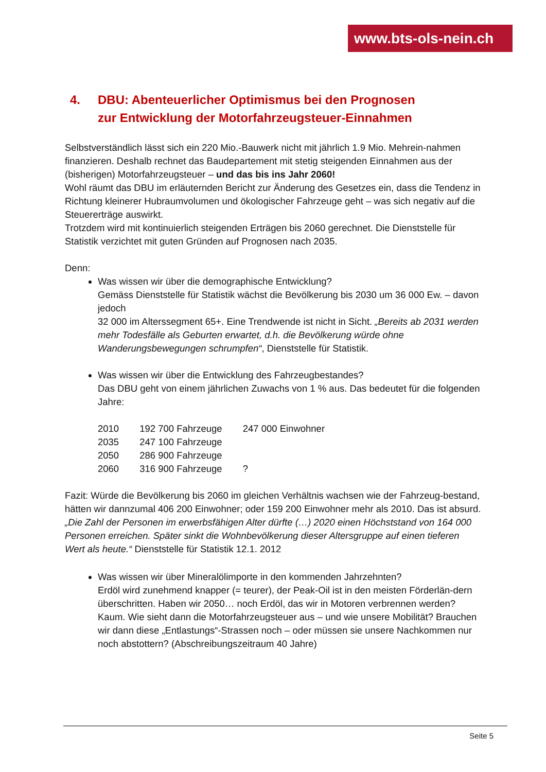www.bts-ols-nein.ch
4. DBU: Abenteuerlicher Optimismus bei den Prognosen
zur Entwicklung der Motorfahrzeugsteuer-Einnahmen
Selbstverständlich lässt sich ein 220 Mio.-Bauwerk nicht mit jährlich 1.9 Mio. Mehrein-nahmen finanzieren. Deshalb rechnet das Baudepartement mit stetig steigenden Einnahmen aus der (bisherigen) Motorfahrzeugsteuer – und das bis ins Jahr 2060!
Wohl räumt das DBU im erläuternden Bericht zur Änderung des Gesetzes ein, dass die Tendenz in Richtung kleinerer Hubraumvolumen und ökologischer Fahrzeuge geht – was sich negativ auf die Steuererträge auswirkt.
Trotzdem wird mit kontinuierlich steigenden Erträgen bis 2060 gerechnet. Die Dienststelle für Statistik verzichtet mit guten Gründen auf Prognosen nach 2035.
Denn:
Was wissen wir über die demographische Entwicklung?
Gemäss Dienststelle für Statistik wächst die Bevölkerung bis 2030 um 36 000 Ew. – davon jedoch
32 000 im Alterssegment 65+. Eine Trendwende ist nicht in Sicht. „Bereits ab 2031 werden mehr Todesfälle als Geburten erwartet, d.h. die Bevölkerung würde ohne Wanderungsbewegungen schrumpfen“, Dienststelle für Statistik.
Was wissen wir über die Entwicklung des Fahrzeugbestandes?
Das DBU geht von einem jährlichen Zuwachs von 1 % aus. Das bedeutet für die folgenden Jahre:
| 2010 | 192 700 Fahrzeuge | 247 000 Einwohner |
| 2035 | 247 100 Fahrzeuge | |
| 2050 | 286 900 Fahrzeuge | |
| 2060 | 316 900 Fahrzeuge | ? |
Fazit: Würde die Bevölkerung bis 2060 im gleichen Verhältnis wachsen wie der Fahrzeug-bestand, hätten wir dannzumal 406 200 Einwohner; oder 159 200 Einwohner mehr als 2010. Das ist absurd. „Die Zahl der Personen im erwerbsfähigen Alter dürfte (…) 2020 einen Höchststand von 164 000 Personen erreichen. Später sinkt die Wohnbevölkerung dieser Altersgruppe auf einen tieferen Wert als heute.“ Dienststelle für Statistik 12.1. 2012
Was wissen wir über Mineralölimporte in den kommenden Jahrzehnten?
Erdöl wird zunehmend knapper (= teurer), der Peak-Oil ist in den meisten Förderlän-dern überschritten. Haben wir 2050… noch Erdöl, das wir in Motoren verbrennen werden? Kaum. Wie sieht dann die Motorfahrzeugsteuer aus – und wie unsere Mobilität? Brauchen wir dann diese „Entlastungs“-Strassen noch – oder müssen sie unsere Nachkommen nur noch abstottern? (Abschreibungszeitraum 40 Jahre)
Seite 5